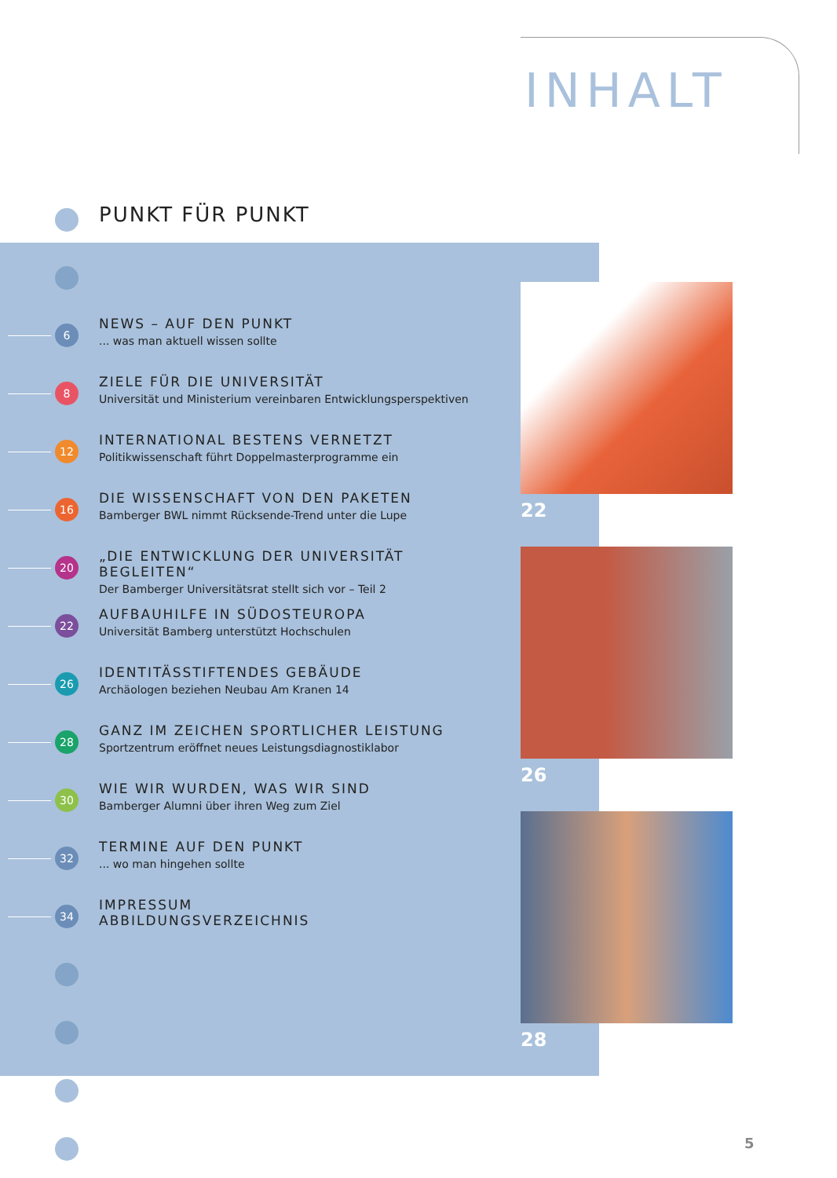INHALT
PUNKT FÜR PUNKT
6
NEWS – AUF DEN PUNKT
... was man aktuell wissen sollte
8
ZIELE FÜR DIE UNIVERSITÄT
Universität und Ministerium vereinbaren Entwicklungsperspektiven
12
INTERNATIONAL BESTENS VERNETZT
Politikwissenschaft führt Doppelmasterprogramme ein
16
DIE WISSENSCHAFT VON DEN PAKETEN
Bamberger BWL nimmt Rücksende-Trend unter die Lupe
20
„DIE ENTWICKLUNG DER UNIVERSITÄT BEGLEITEN“
Der Bamberger Universitätsrat stellt sich vor – Teil 2
22
AUFBAUHILFE IN SÜDOSTEUROPA
Universität Bamberg unterstützt Hochschulen
26
IDENTITÄSSTIFTENDES GEBÄUDE
Archäologen beziehen Neubau Am Kranen 14
28
GANZ IM ZEICHEN SPORTLICHER LEISTUNG
Sportzentrum eröffnet neues Leistungsdiagnostiklabor
30
WIE WIR WURDEN, WAS WIR SIND
Bamberger Alumni über ihren Weg zum Ziel
32
TERMINE AUF DEN PUNKT
... wo man hingehen sollte
34
IMPRESSUM
ABBILDUNGSVERZEICHNIS
22
26
28
5